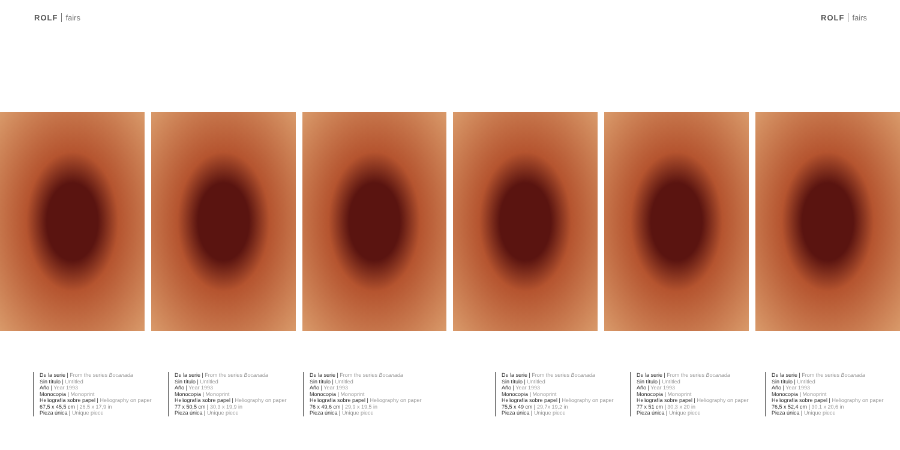ROLF fairs ROLF fairs
De la serie | From the series Bocanada
Sin título | Untitled
Año | Year 1993
Monocopia | Monoprint
Heliografía sobre papel | Heliography on paper
67,5 x 45,5 cm | 26,5 x 17,9 in
Pieza única | Unique piece
De la serie | From the series Bocanada
Sin título | Untitled
Año | Year 1993
Monocopia | Monoprint
Heliografía sobre papel | Heliography on paper
77 x 50,5 cm | 30,3 x 19,9 in
Pieza única | Unique piece
De la serie | From the series Bocanada
Sin título | Untitled
Año | Year 1993
Monocopia | Monoprint
Heliografía sobre papel | Heliography on paper
76 x 49,6 cm | 29,9 x 19,5 in
Pieza única | Unique piece
De la serie | From the series Bocanada
Sin título | Untitled
Año | Year 1993
Monocopia | Monoprint
Heliografía sobre papel | Heliography on paper
75,5 x 49 cm | 29,7x 19,2 in
Pieza única | Unique piece
De la serie | From the series Bocanada
Sin título | Untitled
Año | Year 1993
Monocopia | Monoprint
Heliografía sobre papel | Heliography on paper
77 x 51 cm | 30,3 x 20 in
Pieza única | Unique piece
De la serie | From the series Bocanada
Sin título | Untitled
Año | Year 1993
Monocopia | Monoprint
Heliografía sobre papel | Heliography on paper
76,5 x 52,4 cm | 30,1 x 20,6 in
Pieza única | Unique piece